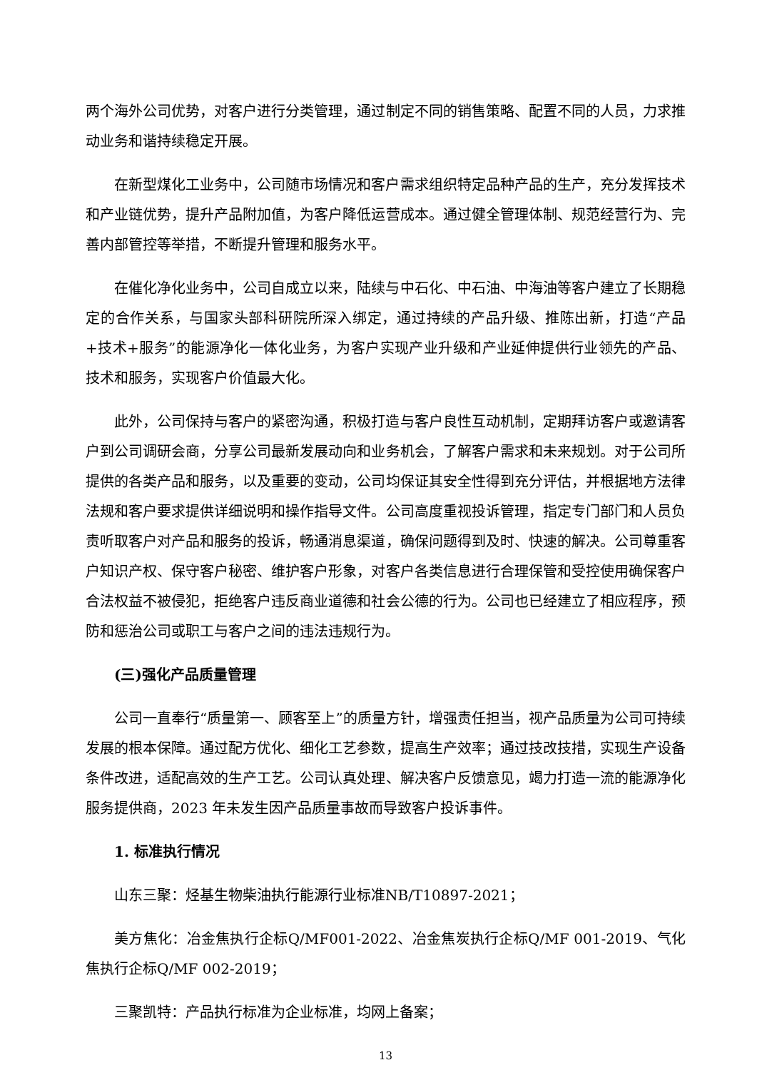两个海外公司优势，对客户进行分类管理，通过制定不同的销售策略、配置不同的人员，力求推动业务和谐持续稳定开展。
在新型煤化工业务中，公司随市场情况和客户需求组织特定品种产品的生产，充分发挥技术和产业链优势，提升产品附加值，为客户降低运营成本。通过健全管理体制、规范经营行为、完善内部管控等举措，不断提升管理和服务水平。
在催化净化业务中，公司自成立以来，陆续与中石化、中石油、中海油等客户建立了长期稳定的合作关系，与国家头部科研院所深入绑定，通过持续的产品升级、推陈出新，打造“产品+技术+服务”的能源净化一体化业务，为客户实现产业升级和产业延伸提供行业领先的产品、技术和服务，实现客户价值最大化。
此外，公司保持与客户的紧密沟通，积极打造与客户良性互动机制，定期拜访客户或邀请客户到公司调研会商，分享公司最新发展动向和业务机会，了解客户需求和未来规划。对于公司所提供的各类产品和服务，以及重要的变动，公司均保证其安全性得到充分评估，并根据地方法律法规和客户要求提供详细说明和操作指导文件。公司高度重视投诉管理，指定专门部门和人员负责听取客户对产品和服务的投诉，畅通消息渠道，确保问题得到及时、快速的解决。公司尊重客户知识产权、保守客户秘密、维护客户形象，对客户各类信息进行合理保管和受控使用确保客户合法权益不被侵犯，拒绝客户违反商业道德和社会公德的行为。公司也已经建立了相应程序，预防和惩治公司或职工与客户之间的违法违规行为。
(三)强化产品质量管理
公司一直奉行“质量第一、顾客至上”的质量方针，增强责任担当，视产品质量为公司可持续发展的根本保障。通过配方优化、细化工艺参数，提高生产效率；通过技改技措，实现生产设备条件改进，适配高效的生产工艺。公司认真处理、解决客户反馈意见，竭力打造一流的能源净化服务提供商，2023 年未发生因产品质量事故而导致客户投诉事件。
1. 标准执行情况
山东三聚：烃基生物柴油执行能源行业标准NB/T10897-2021；
美方焦化：冶金焦执行企标Q/MF001-2022、冶金焦炭执行企标Q/MF 001-2019、气化焦执行企标Q/MF 002-2019；
三聚凯特：产品执行标准为企业标准，均网上备案；
13